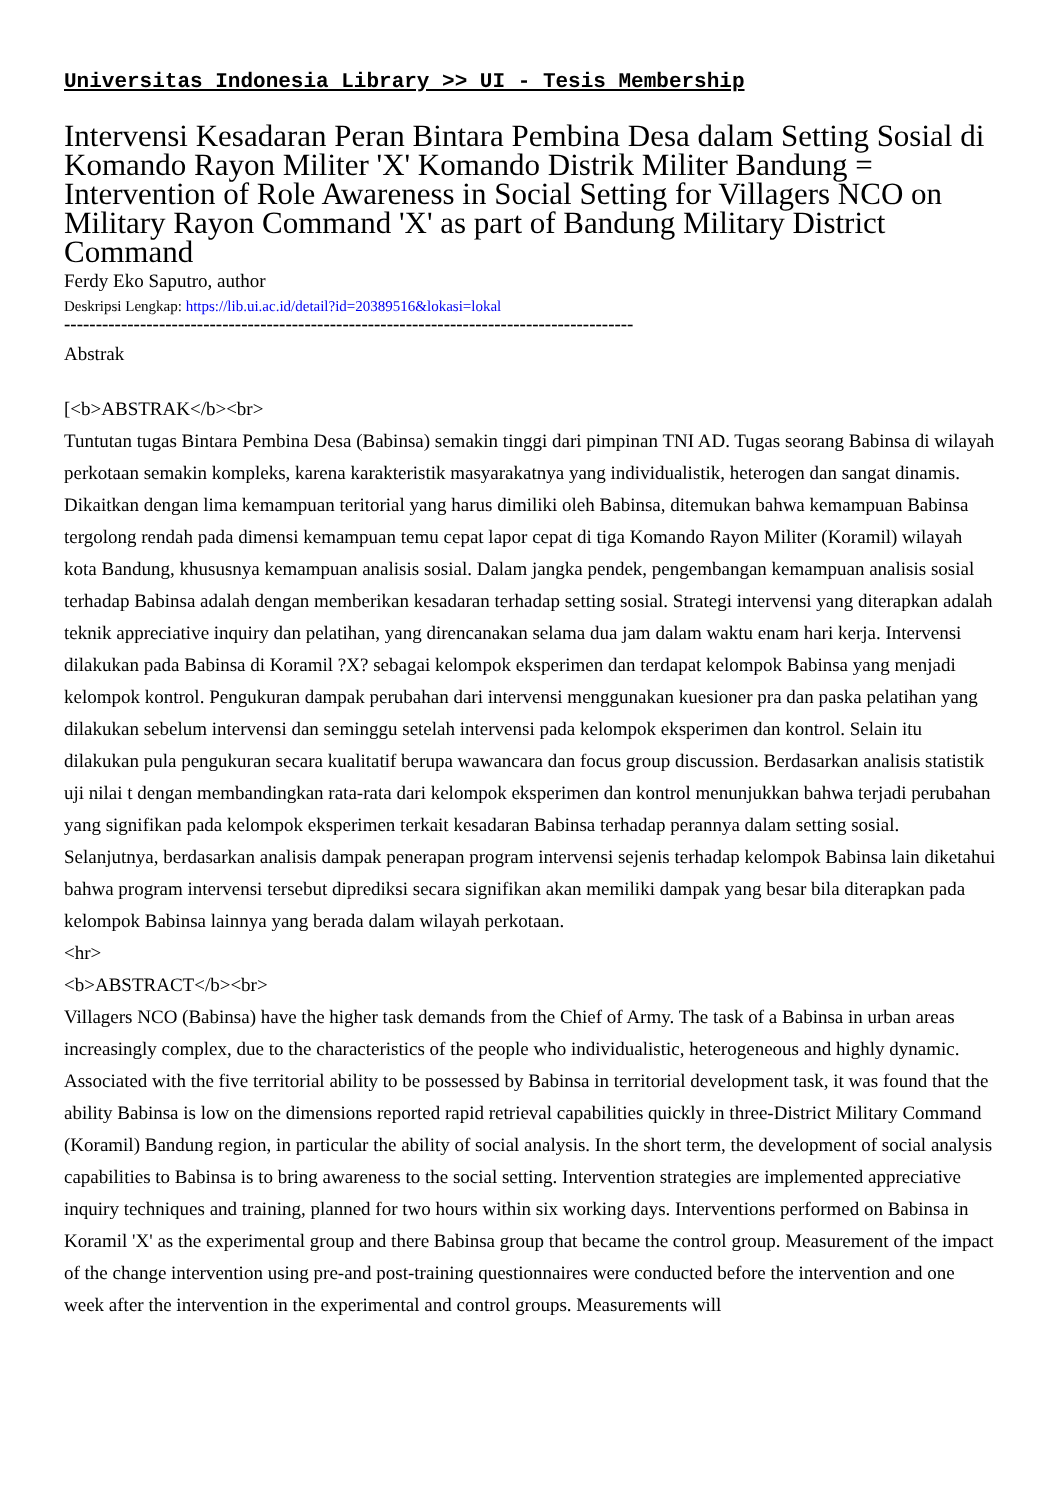Universitas Indonesia Library >> UI - Tesis Membership
Intervensi Kesadaran Peran Bintara Pembina Desa dalam Setting Sosial di Komando Rayon Militer 'X' Komando Distrik Militer Bandung = Intervention of Role Awareness in Social Setting for Villagers NCO on Military Rayon Command 'X' as part of Bandung Military District Command
Ferdy Eko Saputro, author
Deskripsi Lengkap: https://lib.ui.ac.id/detail?id=20389516&lokasi=lokal
------------------------------------------------------------------------------------------
Abstrak
[<b>ABSTRAK</b><br>
Tuntutan tugas Bintara Pembina Desa (Babinsa) semakin tinggi dari pimpinan TNI AD. Tugas seorang Babinsa di wilayah perkotaan semakin kompleks, karena karakteristik masyarakatnya yang individualistik, heterogen dan sangat dinamis. Dikaitkan dengan lima kemampuan teritorial yang harus dimiliki oleh Babinsa, ditemukan bahwa kemampuan Babinsa tergolong rendah pada dimensi kemampuan temu cepat lapor cepat di tiga Komando Rayon Militer (Koramil) wilayah kota Bandung, khususnya kemampuan analisis sosial. Dalam jangka pendek, pengembangan kemampuan analisis sosial terhadap Babinsa adalah dengan memberikan kesadaran terhadap setting sosial. Strategi intervensi yang diterapkan adalah teknik appreciative inquiry dan pelatihan, yang direncanakan selama dua jam dalam waktu enam hari kerja. Intervensi dilakukan pada Babinsa di Koramil ?X? sebagai kelompok eksperimen dan terdapat kelompok Babinsa yang menjadi kelompok kontrol. Pengukuran dampak perubahan dari intervensi menggunakan kuesioner pra dan paska pelatihan yang dilakukan sebelum intervensi dan seminggu setelah intervensi pada kelompok eksperimen dan kontrol. Selain itu dilakukan pula pengukuran secara kualitatif berupa wawancara dan focus group discussion. Berdasarkan analisis statistik uji nilai t dengan membandingkan rata-rata dari kelompok eksperimen dan kontrol menunjukkan bahwa terjadi perubahan yang signifikan pada kelompok eksperimen terkait kesadaran Babinsa terhadap perannya dalam setting sosial. Selanjutnya, berdasarkan analisis dampak penerapan program intervensi sejenis terhadap kelompok Babinsa lain diketahui bahwa program intervensi tersebut diprediksi secara signifikan akan memiliki dampak yang besar bila diterapkan pada kelompok Babinsa lainnya yang berada dalam wilayah perkotaan.
<hr>
<b>ABSTRACT</b><br>
Villagers NCO (Babinsa) have the higher task demands from the Chief of Army. The task of a Babinsa in urban areas increasingly complex, due to the characteristics of the people who individualistic, heterogeneous and highly dynamic. Associated with the five territorial ability to be possessed by Babinsa in territorial development task, it was found that the ability Babinsa is low on the dimensions reported rapid retrieval capabilities quickly in three-District Military Command (Koramil) Bandung region, in particular the ability of social analysis. In the short term, the development of social analysis capabilities to Babinsa is to bring awareness to the social setting. Intervention strategies are implemented appreciative inquiry techniques and training, planned for two hours within six working days. Interventions performed on Babinsa in Koramil 'X' as the experimental group and there Babinsa group that became the control group. Measurement of the impact of the change intervention using pre-and post-training questionnaires were conducted before the intervention and one week after the intervention in the experimental and control groups. Measurements will